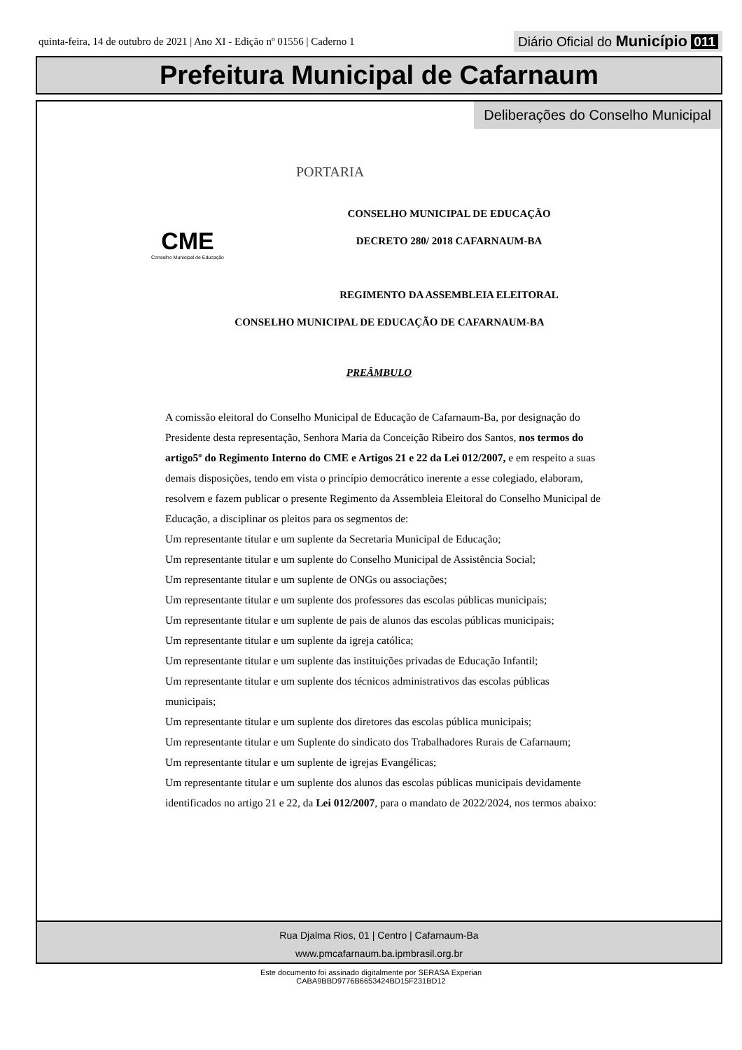quinta-feira, 14 de outubro de 2021 | Ano XI - Edição nº 01556 | Caderno 1 Diário Oficial do Município 011
Prefeitura Municipal de Cafarnaum
Deliberações do Conselho Municipal
PORTARIA
CME
Conselho Municipal de Educação
CONSELHO MUNICIPAL DE EDUCAÇÃO
DECRETO 280/ 2018 CAFARNAUM-BA
REGIMENTO DA ASSEMBLEIA ELEITORAL
CONSELHO MUNICIPAL DE EDUCAÇÃO DE CAFARNAUM-BA
PREÂMBULO
A comissão eleitoral do Conselho Municipal de Educação de Cafarnaum-Ba, por designação do Presidente desta representação, Senhora Maria da Conceição Ribeiro dos Santos, nos termos do artigo5º do Regimento Interno do CME e Artigos 21 e 22 da Lei 012/2007, e em respeito a suas demais disposições, tendo em vista o princípio democrático inerente a esse colegiado, elaboram, resolvem e fazem publicar o presente Regimento da Assembleia Eleitoral do Conselho Municipal de Educação, a disciplinar os pleitos para os segmentos de:
Um representante titular e um suplente da Secretaria Municipal de Educação;
Um representante titular e um suplente do Conselho Municipal de Assistência Social;
Um representante titular e um suplente de ONGs ou associações;
Um representante titular e um suplente dos professores das escolas públicas municipais;
Um representante titular e um suplente de pais de alunos das escolas públicas municipais;
Um representante titular e um suplente da igreja católica;
Um representante titular e um suplente das instituições privadas de Educação Infantil;
Um representante titular e um suplente dos técnicos administrativos das escolas públicas municipais;
Um representante titular e um suplente dos diretores das escolas pública municipais;
Um representante titular e um Suplente do sindicato dos Trabalhadores Rurais de Cafarnaum;
Um representante titular e um suplente de igrejas Evangélicas;
Um representante titular e um suplente dos alunos das escolas públicas municipais devidamente identificados no artigo 21 e 22, da Lei 012/2007, para o mandato de 2022/2024, nos termos abaixo:
Rua Djalma Rios, 01 | Centro | Cafarnaum-Ba
www.pmcafarnaum.ba.ipmbrasil.org.br
Este documento foi assinado digitalmente por SERASA Experian
CABA9BBD9776B6653424BD15F231BD12